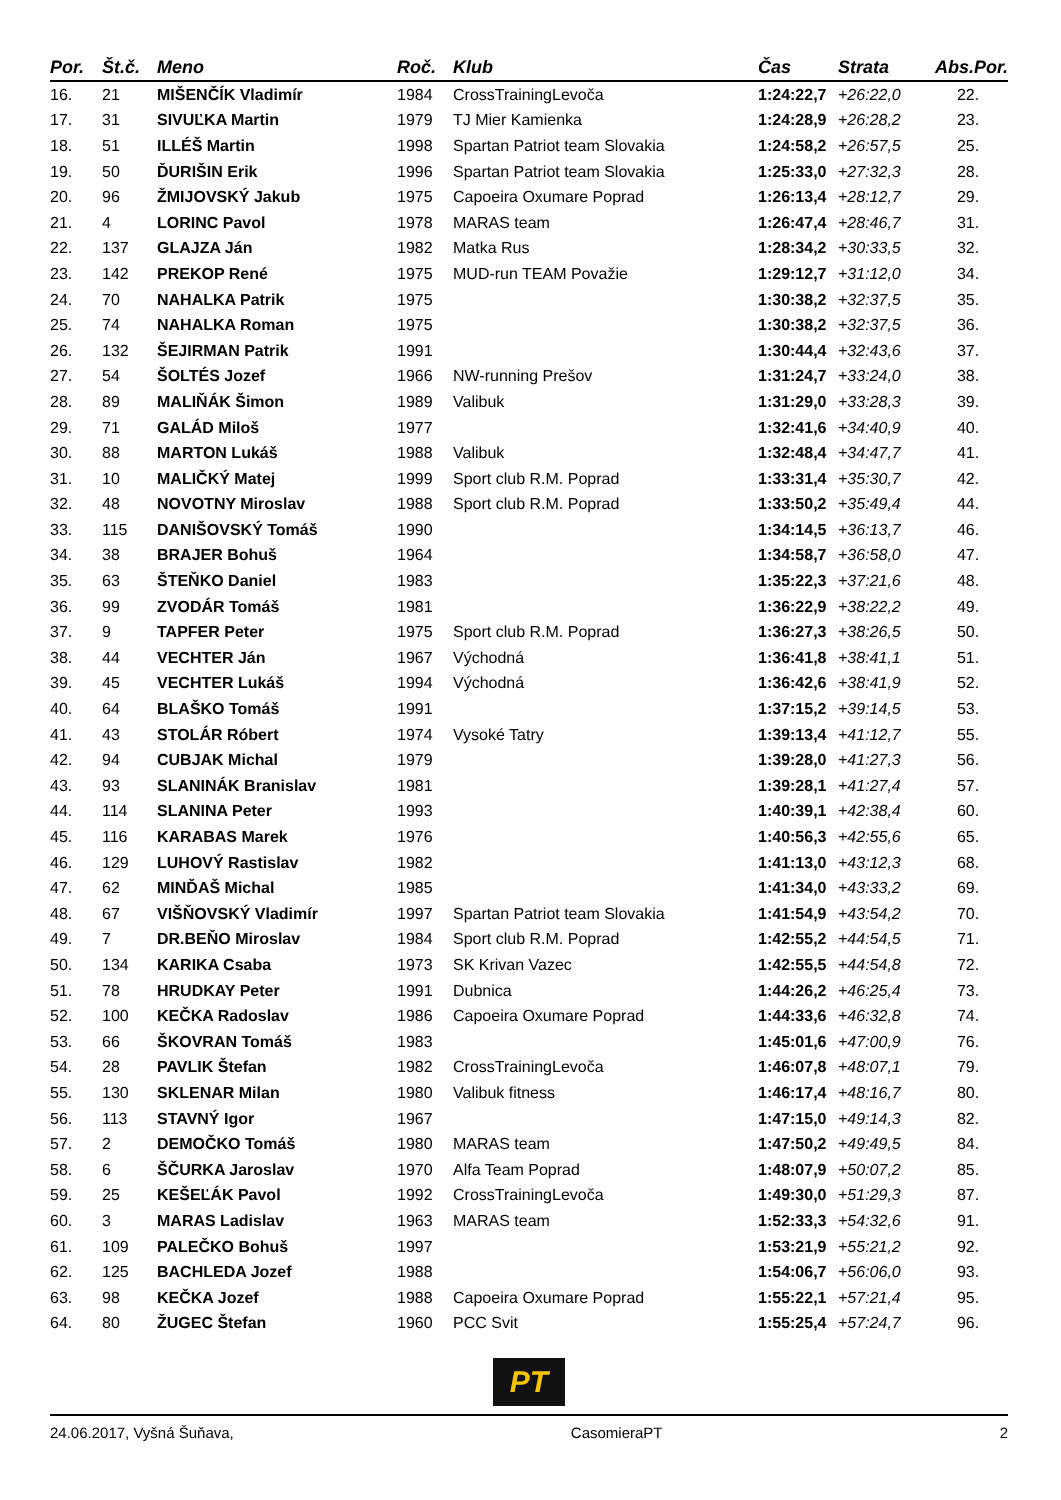| Por. | Št.č. | Meno | Roč. | Klub | Čas | Strata | Abs.Por. |
| --- | --- | --- | --- | --- | --- | --- | --- |
| 16. | 21 | MIŠENČÍK Vladimír | 1984 | CrossTrainingLevoča | 1:24:22,7 | +26:22,0 | 22. |
| 17. | 31 | SIVUĽKA Martin | 1979 | TJ Mier Kamienka | 1:24:28,9 | +26:28,2 | 23. |
| 18. | 51 | ILLÉŠ Martin | 1998 | Spartan Patriot team Slovakia | 1:24:58,2 | +26:57,5 | 25. |
| 19. | 50 | ĎURIŠIN Erik | 1996 | Spartan Patriot team Slovakia | 1:25:33,0 | +27:32,3 | 28. |
| 20. | 96 | ŽMIJOVSKÝ Jakub | 1975 | Capoeira Oxumare Poprad | 1:26:13,4 | +28:12,7 | 29. |
| 21. | 4 | LORINC Pavol | 1978 | MARAS team | 1:26:47,4 | +28:46,7 | 31. |
| 22. | 137 | GLAJZA Ján | 1982 | Matka Rus | 1:28:34,2 | +30:33,5 | 32. |
| 23. | 142 | PREKOP René | 1975 | MUD-run TEAM Považie | 1:29:12,7 | +31:12,0 | 34. |
| 24. | 70 | NAHALKA Patrik | 1975 | | 1:30:38,2 | +32:37,5 | 35. |
| 25. | 74 | NAHALKA Roman | 1975 | | 1:30:38,2 | +32:37,5 | 36. |
| 26. | 132 | ŠEJIRMAN Patrik | 1991 | | 1:30:44,4 | +32:43,6 | 37. |
| 27. | 54 | ŠOLTÉS Jozef | 1966 | NW-running Prešov | 1:31:24,7 | +33:24,0 | 38. |
| 28. | 89 | MALIŇÁK Šimon | 1989 | Valibuk | 1:31:29,0 | +33:28,3 | 39. |
| 29. | 71 | GALÁD Miloš | 1977 | | 1:32:41,6 | +34:40,9 | 40. |
| 30. | 88 | MARTON Lukáš | 1988 | Valibuk | 1:32:48,4 | +34:47,7 | 41. |
| 31. | 10 | MALIČKÝ Matej | 1999 | Sport club R.M. Poprad | 1:33:31,4 | +35:30,7 | 42. |
| 32. | 48 | NOVOTNY Miroslav | 1988 | Sport club R.M. Poprad | 1:33:50,2 | +35:49,4 | 44. |
| 33. | 115 | DANIŠOVSKÝ Tomáš | 1990 | | 1:34:14,5 | +36:13,7 | 46. |
| 34. | 38 | BRAJER Bohuš | 1964 | | 1:34:58,7 | +36:58,0 | 47. |
| 35. | 63 | ŠTEŇKO Daniel | 1983 | | 1:35:22,3 | +37:21,6 | 48. |
| 36. | 99 | ZVODÁR Tomáš | 1981 | | 1:36:22,9 | +38:22,2 | 49. |
| 37. | 9 | TAPFER Peter | 1975 | Sport club R.M. Poprad | 1:36:27,3 | +38:26,5 | 50. |
| 38. | 44 | VECHTER Ján | 1967 | Východná | 1:36:41,8 | +38:41,1 | 51. |
| 39. | 45 | VECHTER Lukáš | 1994 | Východná | 1:36:42,6 | +38:41,9 | 52. |
| 40. | 64 | BLAŠKO Tomáš | 1991 | | 1:37:15,2 | +39:14,5 | 53. |
| 41. | 43 | STOLÁR Róbert | 1974 | Vysoké Tatry | 1:39:13,4 | +41:12,7 | 55. |
| 42. | 94 | CUBJAK Michal | 1979 | | 1:39:28,0 | +41:27,3 | 56. |
| 43. | 93 | SLANINÁK Branislav | 1981 | | 1:39:28,1 | +41:27,4 | 57. |
| 44. | 114 | SLANINA Peter | 1993 | | 1:40:39,1 | +42:38,4 | 60. |
| 45. | 116 | KARABAS Marek | 1976 | | 1:40:56,3 | +42:55,6 | 65. |
| 46. | 129 | LUHOVÝ Rastislav | 1982 | | 1:41:13,0 | +43:12,3 | 68. |
| 47. | 62 | MINĎAŠ Michal | 1985 | | 1:41:34,0 | +43:33,2 | 69. |
| 48. | 67 | VIŠŇOVSKÝ Vladimír | 1997 | Spartan Patriot team Slovakia | 1:41:54,9 | +43:54,2 | 70. |
| 49. | 7 | DR.BEŇO Miroslav | 1984 | Sport club R.M. Poprad | 1:42:55,2 | +44:54,5 | 71. |
| 50. | 134 | KARIKA Csaba | 1973 | SK Krivan Vazec | 1:42:55,5 | +44:54,8 | 72. |
| 51. | 78 | HRUDKAY Peter | 1991 | Dubnica | 1:44:26,2 | +46:25,4 | 73. |
| 52. | 100 | KEČKA Radoslav | 1986 | Capoeira Oxumare Poprad | 1:44:33,6 | +46:32,8 | 74. |
| 53. | 66 | ŠKOVRAN Tomáš | 1983 | | 1:45:01,6 | +47:00,9 | 76. |
| 54. | 28 | PAVLIK Štefan | 1982 | CrossTrainingLevoča | 1:46:07,8 | +48:07,1 | 79. |
| 55. | 130 | SKLENAR Milan | 1980 | Valibuk fitness | 1:46:17,4 | +48:16,7 | 80. |
| 56. | 113 | STAVNÝ Igor | 1967 | | 1:47:15,0 | +49:14,3 | 82. |
| 57. | 2 | DEMOČKO Tomáš | 1980 | MARAS team | 1:47:50,2 | +49:49,5 | 84. |
| 58. | 6 | ŠČURKA Jaroslav | 1970 | Alfa Team Poprad | 1:48:07,9 | +50:07,2 | 85. |
| 59. | 25 | KEŠEĽÁK Pavol | 1992 | CrossTrainingLevoča | 1:49:30,0 | +51:29,3 | 87. |
| 60. | 3 | MARAS Ladislav | 1963 | MARAS team | 1:52:33,3 | +54:32,6 | 91. |
| 61. | 109 | PALEČKO Bohuš | 1997 | | 1:53:21,9 | +55:21,2 | 92. |
| 62. | 125 | BACHLEDA Jozef | 1988 | | 1:54:06,7 | +56:06,0 | 93. |
| 63. | 98 | KEČKA Jozef | 1988 | Capoeira Oxumare Poprad | 1:55:22,1 | +57:21,4 | 95. |
| 64. | 80 | ŽUGEC Štefan | 1960 | PCC Svit | 1:55:25,4 | +57:24,7 | 96. |
PT
24.06.2017, Vyšná Šuňava, CasomieraPT 2